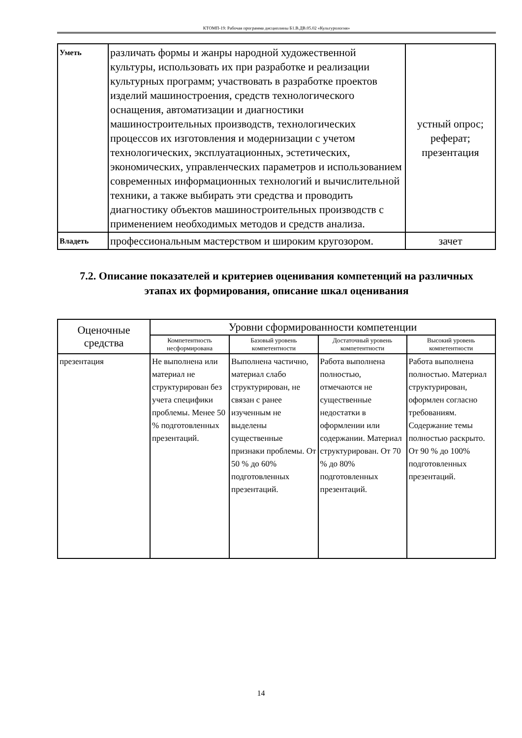КТОМП-19: Рабочая программа дисциплины Б1.В.ДВ.05.02 «Культурология»
| Уметь | различать формы и жанры народной художественной культуры, использовать их при разработке и реализации культурных программ; участвовать в разработке проектов изделий машиностроения, средств технологического оснащения, автоматизации и диагностики машиностроительных производств, технологических процессов их изготовления и модернизации с учетом технологических, эксплуатационных, эстетических, экономических, управленческих параметров и использованием современных информационных технологий и вычислительной техники, а также выбирать эти средства и проводить диагностику объектов машиностроительных производств с применением необходимых методов и средств анализа. | устный опрос; реферат; презентация |
| Владеть | профессиональным мастерством и широким кругозором. | зачет |
7.2. Описание показателей и критериев оценивания компетенций на различных этапах их формирования, описание шкал оценивания
| Оценочные средства | Уровни сформированности компетенции | | | |
| --- | --- | --- | --- | --- |
| | Компетентность несформирована | Базовый уровень компетентности | Достаточный уровень компетентности | Высокий уровень компетентности |
| презентация | Не выполнена или материал не структурирован без учета специфики проблемы. Менее 50 % подготовленных презентаций. | Выполнена частично, материал слабо структурирован, не связан с ранее изученным не выделены существенные признаки проблемы. От 50 % до 60% подготовленных презентаций. | Работа выполнена полностью, отмечаются не существенные недостатки в оформлении или содержании. Материал структурирован. От 70 % до 80% подготовленных презентаций. | Работа выполнена полностью. Материал структурирован, оформлен согласно требованиям. Содержание темы полностью раскрыто. От 90 % до 100% подготовленных презентаций. |
14